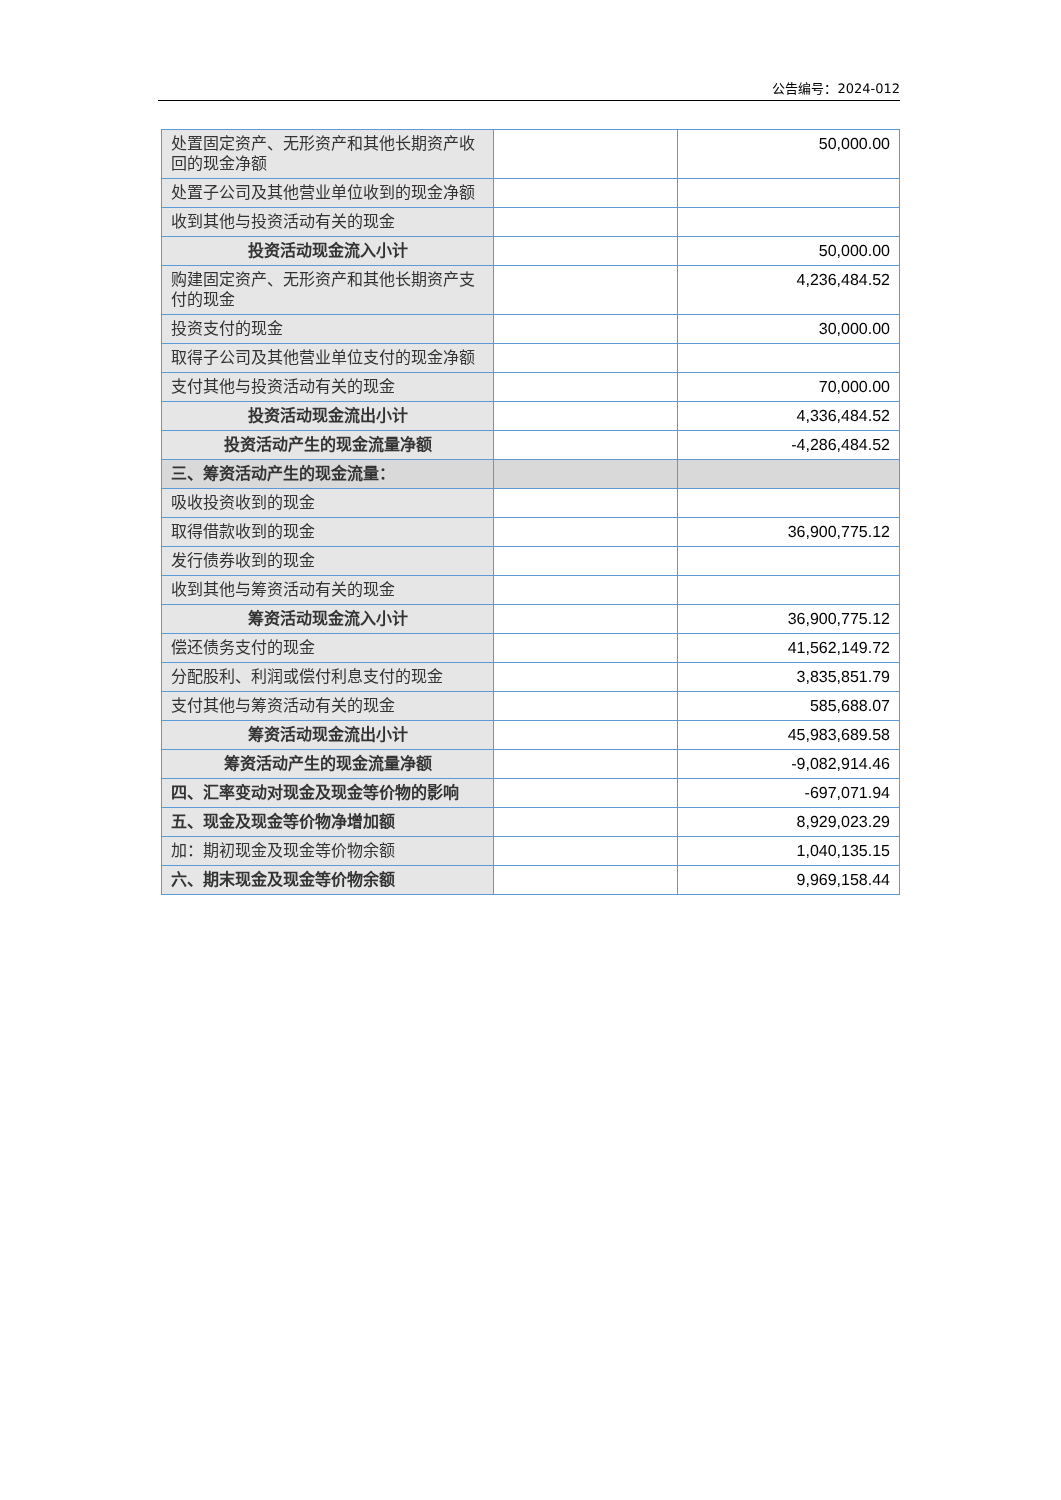公告编号：2024-012
| 处置固定资产、无形资产和其他长期资产收回的现金净额 | | 50,000.00 |
| 处置子公司及其他营业单位收到的现金净额 | | |
| 收到其他与投资活动有关的现金 | | |
| 投资活动现金流入小计 | | 50,000.00 |
| 购建固定资产、无形资产和其他长期资产支付的现金 | | 4,236,484.52 |
| 投资支付的现金 | | 30,000.00 |
| 取得子公司及其他营业单位支付的现金净额 | | |
| 支付其他与投资活动有关的现金 | | 70,000.00 |
| 投资活动现金流出小计 | | 4,336,484.52 |
| 投资活动产生的现金流量净额 | | -4,286,484.52 |
| 三、筹资活动产生的现金流量： | | |
| 吸收投资收到的现金 | | |
| 取得借款收到的现金 | | 36,900,775.12 |
| 发行债券收到的现金 | | |
| 收到其他与筹资活动有关的现金 | | |
| 筹资活动现金流入小计 | | 36,900,775.12 |
| 偿还债务支付的现金 | | 41,562,149.72 |
| 分配股利、利润或偿付利息支付的现金 | | 3,835,851.79 |
| 支付其他与筹资活动有关的现金 | | 585,688.07 |
| 筹资活动现金流出小计 | | 45,983,689.58 |
| 筹资活动产生的现金流量净额 | | -9,082,914.46 |
| 四、汇率变动对现金及现金等价物的影响 | | -697,071.94 |
| 五、现金及现金等价物净增加额 | | 8,929,023.29 |
| 加：期初现金及现金等价物余额 | | 1,040,135.15 |
| 六、期末现金及现金等价物余额 | | 9,969,158.44 |